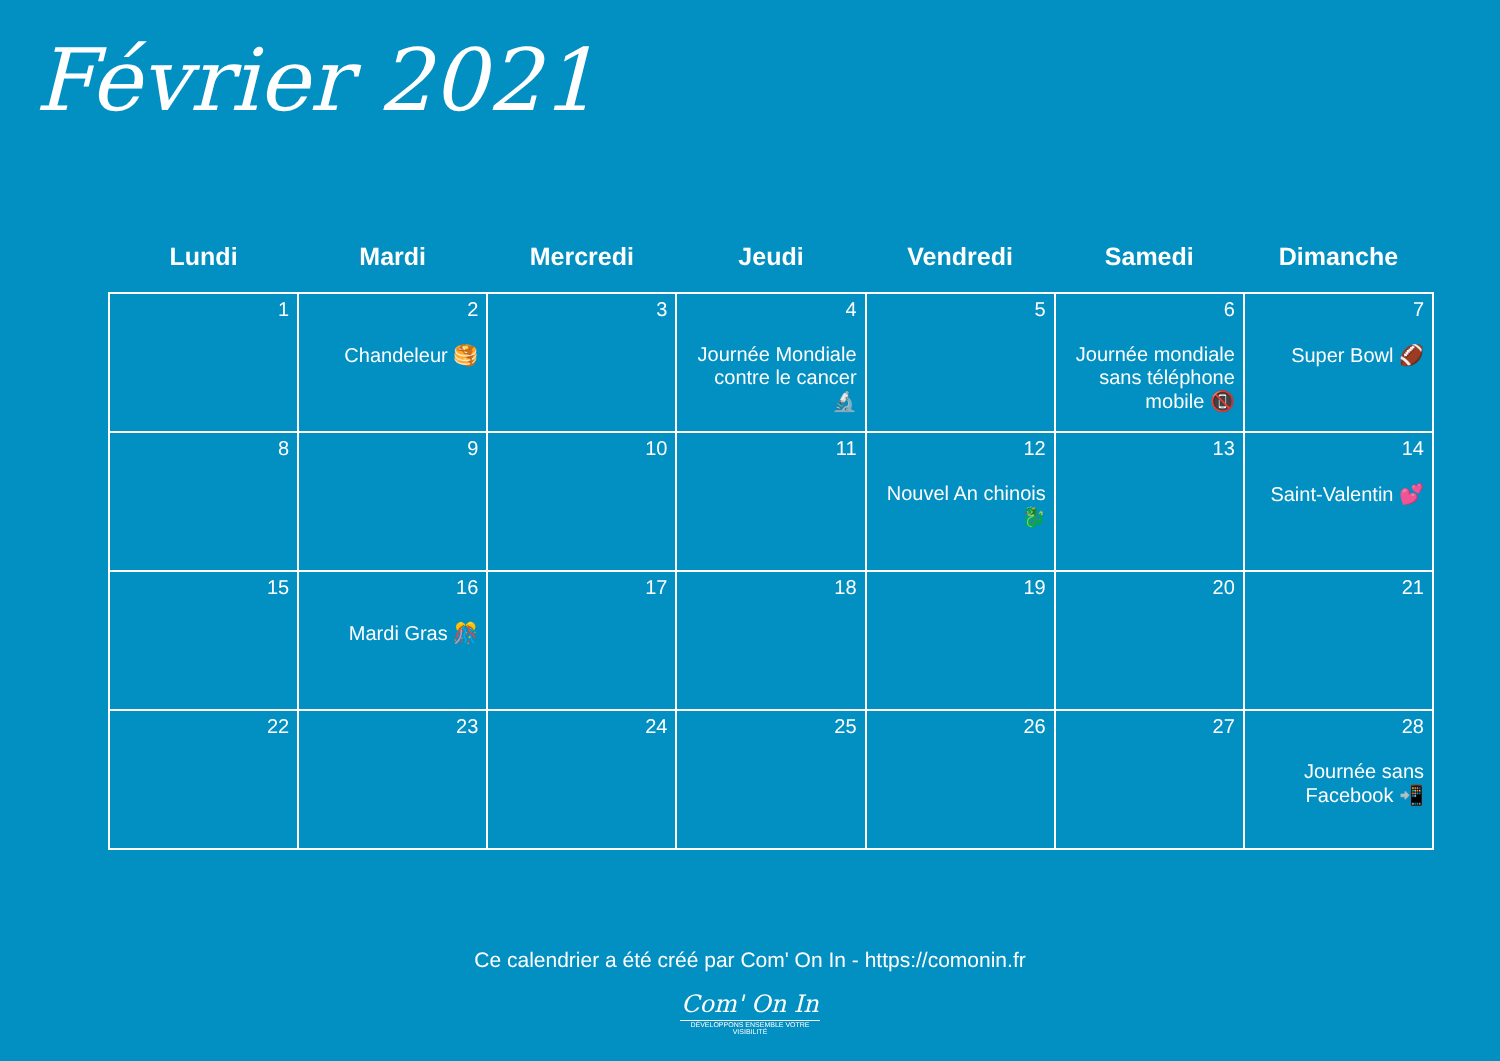Février 2021
| Lundi | Mardi | Mercredi | Jeudi | Vendredi | Samedi | Dimanche |
| --- | --- | --- | --- | --- | --- | --- |
| 1 | 2 Chandeleur 🥞 | 3 | 4 Journée Mondiale contre le cancer 🔬 | 5 | 6 Journée mondiale sans téléphone mobile 📵 | 7 Super Bowl 🏈 |
| 8 | 9 | 10 | 11 | 12 Nouvel An chinois 🐉 | 13 | 14 Saint-Valentin 💕 |
| 15 | 16 Mardi Gras 🎊 | 17 | 18 | 19 | 20 | 21 |
| 22 | 23 | 24 | 25 | 26 | 27 | 28 Journée sans Facebook 📲 |
Ce calendrier a été créé par Com' On In - https://comonin.fr
Com' On In
DÉVELOPPONS ENSEMBLE VOTRE VISIBILITÉ